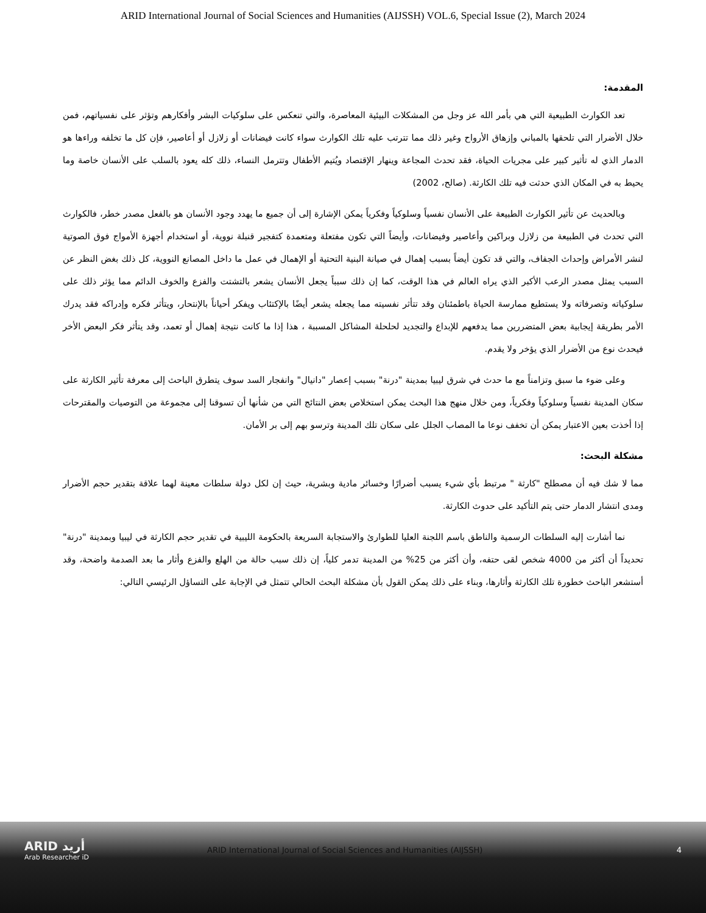ARID International Journal of Social Sciences and Humanities (AIJSSH) VOL.6, Special Issue (2), March 2024
المقدمة:
تعد الكوارث الطبيعية التي هي بأمر الله عز وجل من المشكلات البيئية المعاصرة، والتي تنعكس على سلوكيات البشر وأفكارهم وتؤثر على نفسياتهم، فمن خلال الأضرار التي تلحقها بالمباني وإزهاق الأرواح وغير ذلك مما تترتب عليه تلك الكوارث سواء كانت فيضانات أو زلازل أو أعاصير، فإن كل ما تخلفه وراءها هو الدمار الذي له تأثير كبير على مجريات الحياة، فقد تحدث المجاعة وينهار الإقتصاد ويُتيم الأطفال وتترمل النساء، ذلك كله يعود بالسلب على الأنسان خاصة وما يحيط به في المكان الذي حدثت فيه تلك الكارثة. (صالح، 2002)
وبالحديث عن تأثير الكوارث الطبيعة على الأنسان نفسياً وسلوكياً وفكرياً يمكن الإشارة إلى أن جميع ما يهدد وجود الأنسان هو بالفعل مصدر خطر، فالكوارث التي تحدث في الطبيعة من زلازل وبراكين وأعاصير وفيضانات، وأيضاً التي تكون مفتعلة ومتعمدة كتفجير قنبلة نووية، أو استخدام أجهزة الأمواج فوق الصوتية لنشر الأمراض وإحداث الجفاف، والتي قد تكون أيضاً بسبب إهمال في صيانة البنية التحتية أو الإهمال في عمل ما داخل المصانع النووية، كل ذلك بغض النظر عن السبب يمثل مصدر الرعب الأكبر الذي يراه العالم في هذا الوقت، كما إن ذلك سبباً يجعل الأنسان يشعر بالتشتت والفزع والخوف الدائم مما يؤثر ذلك على سلوكياته وتصرفاته ولا يستطيع ممارسة الحياة باطمئنان وقد تتأثر نفسيته مما يجعله يشعر أيضًا بالإكتئاب ويفكر أحياناً بالإنتحار، ويتأثر فكره وإدراكه فقد يدرك الأمر بطريقة إيجابية بعض المتضررين مما يدفعهم للإبداع والتجديد لحلحلة المشاكل المسببة ، هذا إذا ما كانت نتيجة إهمال أو تعمد، وقد يتأثر فكر البعض الأخر فيحدث نوع من الأضرار الذي يؤخر ولا يقدم.
وعلى ضوء ما سبق وتزامناً مع ما حدث في شرق ليبيا بمدينة "درنة" بسبب إعصار "دانيال" وانفجار السد سوف يتطرق الباحث إلى معرفة تأثير الكارثة على سكان المدينة نفسياً وسلوكياً وفكرياً، ومن خلال منهج هذا البحث يمكن استخلاص بعض النتائج التي من شأنها أن تسوقنا إلى مجموعة من التوصيات والمقترحات إذا أخذت بعين الاعتبار يمكن أن تخفف نوعا ما المصاب الجلل على سكان تلك المدينة وترسو بهم إلى بر الأمان.
مشكلة البحث:
مما لا شك فيه أن مصطلح "كارثة " مرتبط بأي شيء يسبب أضرارًا وخسائر مادية وبشرية، حيث إن لكل دولة سلطات معينة لهما علاقة بتقدير حجم الأضرار ومدى انتشار الدمار حتى يتم التأكيد على حدوث الكارثة.
نما أشارت إليه السلطات الرسمية والناطق باسم اللجنة العليا للطوارئ والاستجابة السريعة بالحكومة الليبية في تقدير حجم الكارثة في ليبيا وبمدينة "درنة" تحديداً أن أكثر من 4000 شخص لقى حتفه، وأن أكثر من 25% من المدينة تدمر كلياً، إن ذلك سبب حالة من الهلع والفزع وأثار ما بعد الصدمة واضحة، وقد أستشعر الباحث خطورة تلك الكارثة وأثارها، وبناء على ذلك يمكن القول بأن مشكلة البحث الحالي تتمثل في الإجابة على التساؤل الرئيسي التالي:
ARID أريد
Arab Researcher iD
ARID International Journal of Social Sciences and Humanities (AIJSSH)
4